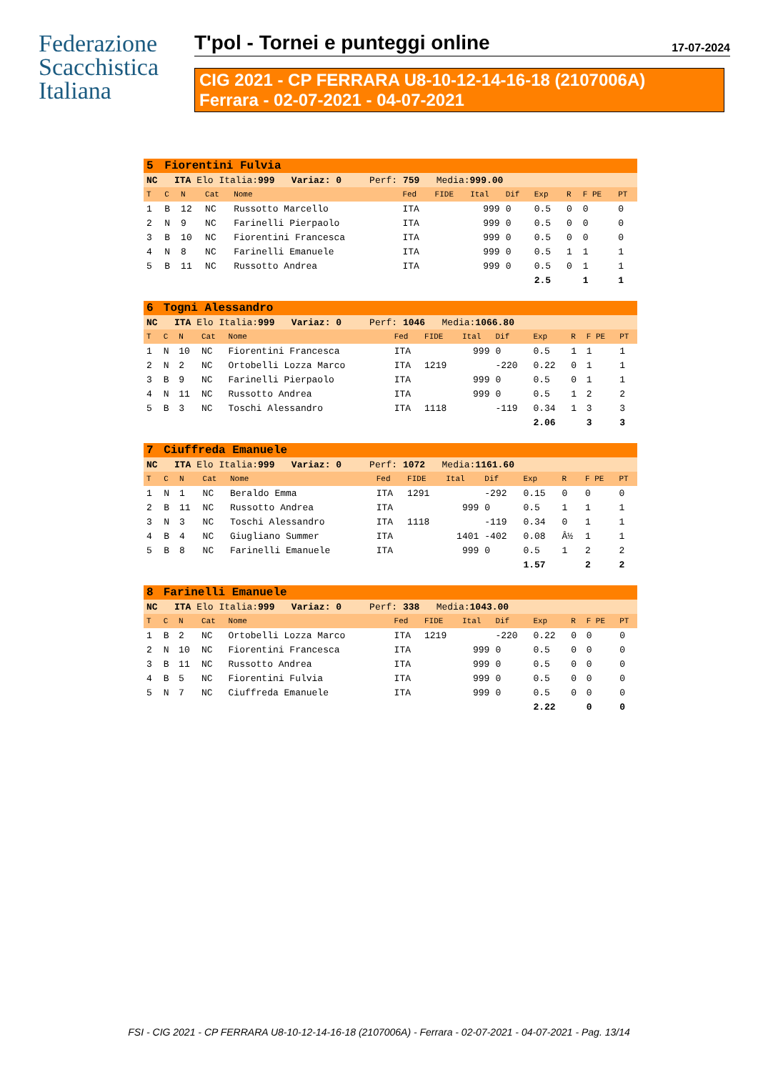Federazione
Scacchistica
Italiana
T'pol - Tornei e punteggi online 17-07-2024
CIG 2021 - CP FERRARA U8-10-12-14-16-18 (2107006A)
Ferrara - 02-07-2021 - 04-07-2021
| 5 | Fiorentini Fulvia | | | | | | | | | | | |
| NC ITA Elo Italia: 999 Variaz: 0 Perf: 759 Media: 999.00 | | | | | | | | | | | | |
| T | C | N | Cat | Nome | Fed | FIDE | Ital | Dif | Exp | R | F PE | PT |
| 1 | B | 12 | NC | Russotto Marcello | ITA | | 999 | 0 | 0.5 | 0 | 0 | 0 |
| 2 | N | 9 | NC | Farinelli Pierpaolo | ITA | | 999 | 0 | 0.5 | 0 | 0 | 0 |
| 3 | B | 10 | NC | Fiorentini Francesca | ITA | | 999 | 0 | 0.5 | 0 | 0 | 0 |
| 4 | N | 8 | NC | Farinelli Emanuele | ITA | | 999 | 0 | 0.5 | 1 | 1 | 1 |
| 5 | B | 11 | NC | Russotto Andrea | ITA | | 999 | 0 | 0.5 | 0 | 1 | 1 |
| | | | | | | | | | 2.5 | | 1 | 1 |
| 6 | Togni Alessandro | | | | | | | | | | | |
| NC ITA Elo Italia: 999 Variaz: 0 Perf: 1046 Media: 1066.80 | | | | | | | | | | | | |
| T | C | N | Cat | Nome | Fed | FIDE | Ital | Dif | Exp | R | F PE | PT |
| 1 | N | 10 | NC | Fiorentini Francesca | ITA | | 999 | 0 | 0.5 | 1 | 1 | 1 |
| 2 | N | 2 | NC | Ortobelli Lozza Marco | ITA | 1219 | | -220 | 0.22 | 0 | 1 | 1 |
| 3 | B | 9 | NC | Farinelli Pierpaolo | ITA | | 999 | 0 | 0.5 | 0 | 1 | 1 |
| 4 | N | 11 | NC | Russotto Andrea | ITA | | 999 | 0 | 0.5 | 1 | 2 | 2 |
| 5 | B | 3 | NC | Toschi Alessandro | ITA | 1118 | | -119 | 0.34 | 1 | 3 | 3 |
| | | | | | | | | | 2.06 | | 3 | 3 |
| 7 | Ciuffreda Emanuele | | | | | | | | | | | |
| NC ITA Elo Italia: 999 Variaz: 0 Perf: 1072 Media: 1161.60 | | | | | | | | | | | | |
| T | C | N | Cat | Nome | Fed | FIDE | Ital | Dif | Exp | R | F PE | PT |
| 1 | N | 1 | NC | Beraldo Emma | ITA | 1291 | | -292 | 0.15 | 0 | 0 | 0 |
| 2 | B | 11 | NC | Russotto Andrea | ITA | | 999 | 0 | 0.5 | 1 | 1 | 1 |
| 3 | N | 3 | NC | Toschi Alessandro | ITA | 1118 | | -119 | 0.34 | 0 | 1 | 1 |
| 4 | B | 4 | NC | Giugliano Summer | ITA | | 1401 | -402 | 0.08 | Â½ | 1 | 1 |
| 5 | B | 8 | NC | Farinelli Emanuele | ITA | | 999 | 0 | 0.5 | 1 | 2 | 2 |
| | | | | | | | | | 1.57 | | 2 | 2 |
| 8 | Farinelli Emanuele | | | | | | | | | | | |
| NC ITA Elo Italia: 999 Variaz: 0 Perf: 338 Media: 1043.00 | | | | | | | | | | | | |
| T | C | N | Cat | Nome | Fed | FIDE | Ital | Dif | Exp | R | F PE | PT |
| 1 | B | 2 | NC | Ortobelli Lozza Marco | ITA | 1219 | | -220 | 0.22 | 0 | 0 | 0 |
| 2 | N | 10 | NC | Fiorentini Francesca | ITA | | 999 | 0 | 0.5 | 0 | 0 | 0 |
| 3 | B | 11 | NC | Russotto Andrea | ITA | | 999 | 0 | 0.5 | 0 | 0 | 0 |
| 4 | B | 5 | NC | Fiorentini Fulvia | ITA | | 999 | 0 | 0.5 | 0 | 0 | 0 |
| 5 | N | 7 | NC | Ciuffreda Emanuele | ITA | | 999 | 0 | 0.5 | 0 | 0 | 0 |
| | | | | | | | | | 2.22 | | 0 | 0 |
FSI - CIG 2021 - CP FERRARA U8-10-12-14-16-18 (2107006A) - Ferrara - 02-07-2021 - 04-07-2021 - Pag. 13/14